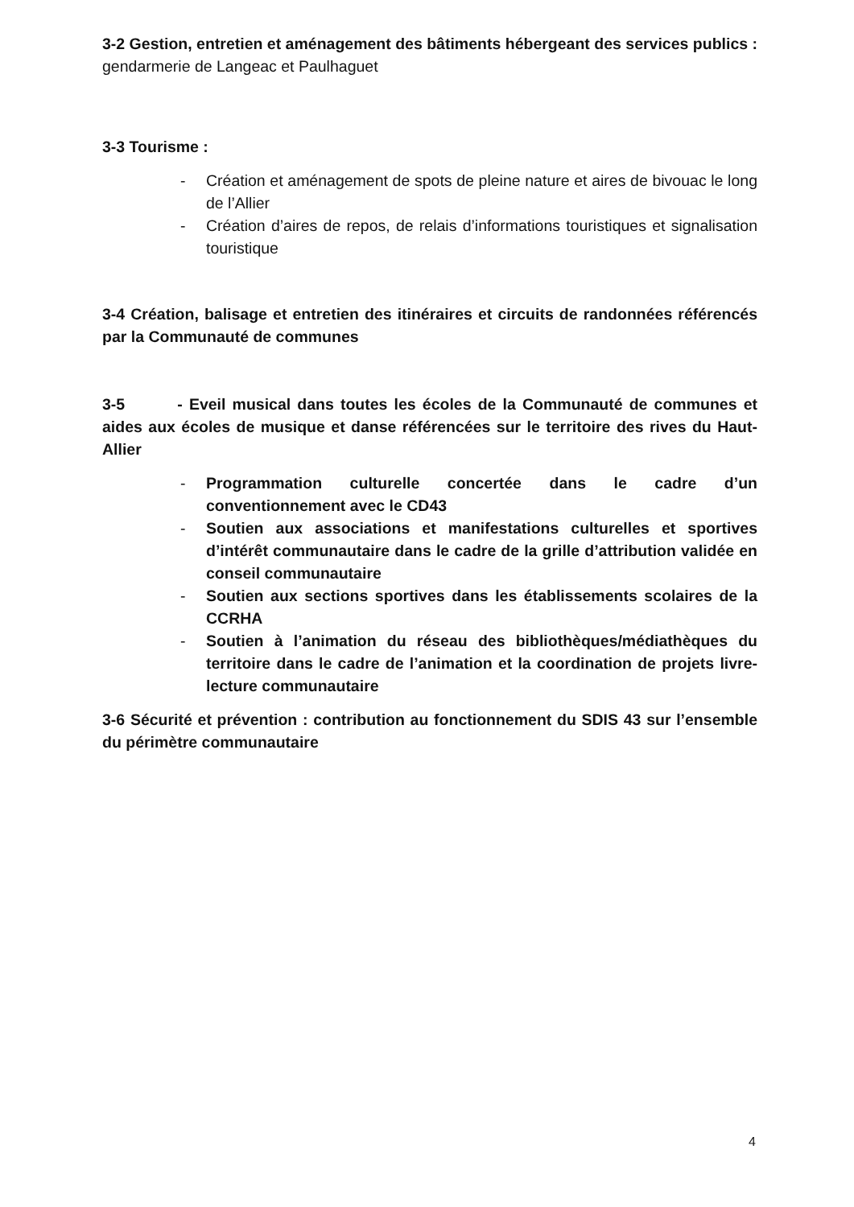3-2 Gestion, entretien et aménagement des bâtiments hébergeant des services publics : gendarmerie de Langeac et Paulhaguet
3-3 Tourisme :
- Création et aménagement de spots de pleine nature et aires de bivouac le long de l’Allier
- Création d’aires de repos, de relais d’informations touristiques et signalisation touristique
3-4 Création, balisage et entretien des itinéraires et circuits de randonnées référencés par la Communauté de communes
3-5 - Eveil musical dans toutes les écoles de la Communauté de communes et aides aux écoles de musique et danse référencées sur le territoire des rives du Haut-Allier
- Programmation culturelle concertée dans le cadre d’un conventionnement avec le CD43
- Soutien aux associations et manifestations culturelles et sportives d’intérêt communautaire dans le cadre de la grille d’attribution validée en conseil communautaire
- Soutien aux sections sportives dans les établissements scolaires de la CCRHA
- Soutien à l’animation du réseau des bibliothèques/médiathèques du territoire dans le cadre de l’animation et la coordination de projets livre-lecture communautaire
3-6 Sécurité et prévention : contribution au fonctionnement du SDIS 43 sur l’ensemble du périmètre communautaire
4